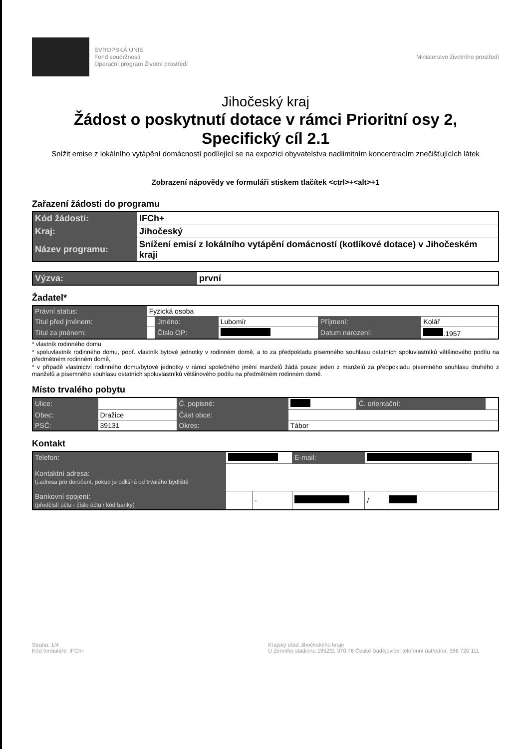EVROPSKÁ UNIE
Fond soudržnosti
Operační program Životní prostředí
Ministerstvo životního prostředí
Jihočeský kraj
Žádost o poskytnutí dotace v rámci Prioritní osy 2,
Specifický cíl 2.1
Snížit emise z lokálního vytápění domácností podílející se na expozici obyvatelstva nadlimitním koncentracím znečišťujících látek
Zobrazení nápovědy ve formuláři stiskem tlačítek <ctrl>+<alt>+1
Zařazení žádosti do programu
| Kód žádosti: | IFCh+ |
| Kraj: | Jihočeský |
| Název programu: | Snížení emisí z lokálního vytápění domácností (kotlíkové dotace) v Jihočeském kraji |
| Výzva: | první |
Žadatel*
| Právní status: | Fyzická osoba | | | | |
| Titul před jménem: | | Jméno: | Lubomír | Příjmení: | Kolář |
| Titul za jménem: | | Číslo OP: | | Datum narození: | .1957 |
* vlastník rodinného domu
* spoluvlastník rodinného domu, popř. vlastník bytové jednotky v rodinném domě, a to za předpokladu písemného souhlasu ostatních spoluvlastníků většinového podílu na předmětném rodinném domě,
* v případě vlastnictví rodinného domu/bytové jednotky v rámci společného jmění manželů žádá pouze jeden z manželů za předpokladu písemného souhlasu druhého z manželů a písemného souhlasu ostatních spoluvlastníků většinového podílu na předmětném rodinném domě.
Místo trvalého pobytu
| Ulice: | | Č. popisné: | | Č. orientační: | |
| Obec: | Dražice | Část obce: | | | |
| PSČ: | 39131 | Okres: | Tábor | | |
Kontakt
| Telefon: | | | E-mail: | | |
| Kontaktní adresa: tj.adresa pro doručení, pokud je odlišná od trvalého bydliště | | | | | |
| Bankovní spojení: (předčíslí účtu - číslo účtu / kód banky) | | - | | / | |
Strana: 1/4
Kód formuláře: IFCh+
Krajský úřad Jihočeského kraje
U Zimního stadionu 1952/2, 370 76 České Budějovice; telefonní ústředna: 386 720 111